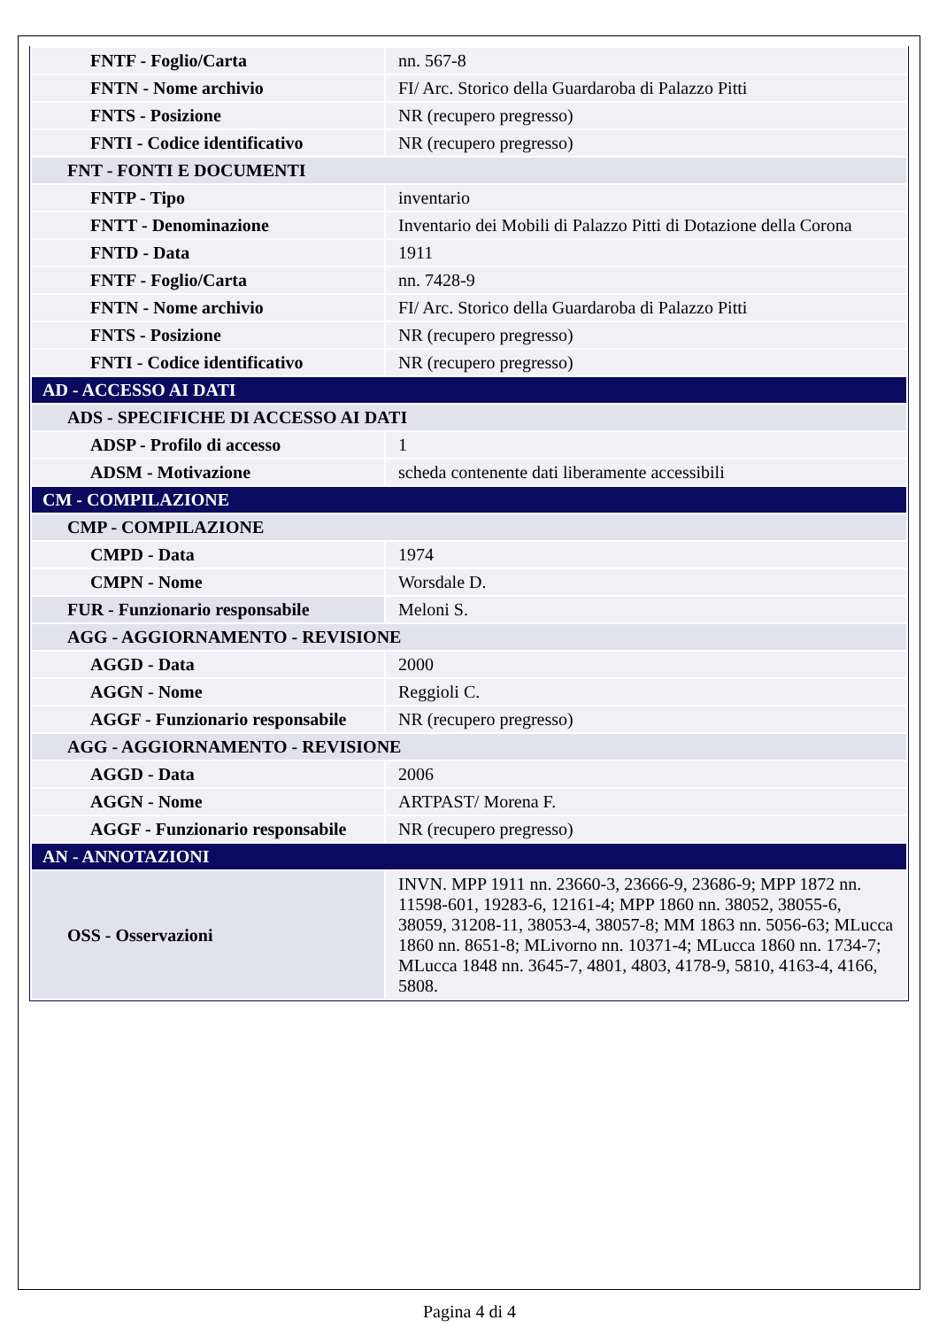| FNTF - Foglio/Carta | nn. 567-8 |
| FNTN - Nome archivio | FI/ Arc. Storico della Guardaroba di Palazzo Pitti |
| FNTS - Posizione | NR (recupero pregresso) |
| FNTI - Codice identificativo | NR (recupero pregresso) |
| FNT - FONTI E DOCUMENTI | |
| FNTP - Tipo | inventario |
| FNTT - Denominazione | Inventario dei Mobili di Palazzo Pitti di Dotazione della Corona |
| FNTD - Data | 1911 |
| FNTF - Foglio/Carta | nn. 7428-9 |
| FNTN - Nome archivio | FI/ Arc. Storico della Guardaroba di Palazzo Pitti |
| FNTS - Posizione | NR (recupero pregresso) |
| FNTI - Codice identificativo | NR (recupero pregresso) |
| AD - ACCESSO AI DATI | |
| ADS - SPECIFICHE DI ACCESSO AI DATI | |
| ADSP - Profilo di accesso | 1 |
| ADSM - Motivazione | scheda contenente dati liberamente accessibili |
| CM - COMPILAZIONE | |
| CMP - COMPILAZIONE | |
| CMPD - Data | 1974 |
| CMPN - Nome | Worsdale D. |
| FUR - Funzionario responsabile | Meloni S. |
| AGG - AGGIORNAMENTO - REVISIONE | |
| AGGD - Data | 2000 |
| AGGN - Nome | Reggioli C. |
| AGGF - Funzionario responsabile | NR (recupero pregresso) |
| AGG - AGGIORNAMENTO - REVISIONE | |
| AGGD - Data | 2006 |
| AGGN - Nome | ARTPAST/ Morena F. |
| AGGF - Funzionario responsabile | NR (recupero pregresso) |
| AN - ANNOTAZIONI | |
| OSS - Osservazioni | INVN. MPP 1911 nn. 23660-3, 23666-9, 23686-9; MPP 1872 nn. 11598-601, 19283-6, 12161-4; MPP 1860 nn. 38052, 38055-6, 38059, 31208-11, 38053-4, 38057-8; MM 1863 nn. 5056-63; MLucca 1860 nn. 8651-8; MLivorno nn. 10371-4; MLucca 1860 nn. 1734-7; MLucca 1848 nn. 3645-7, 4801, 4803, 4178-9, 5810, 4163-4, 4166, 5808. |
Pagina 4 di 4